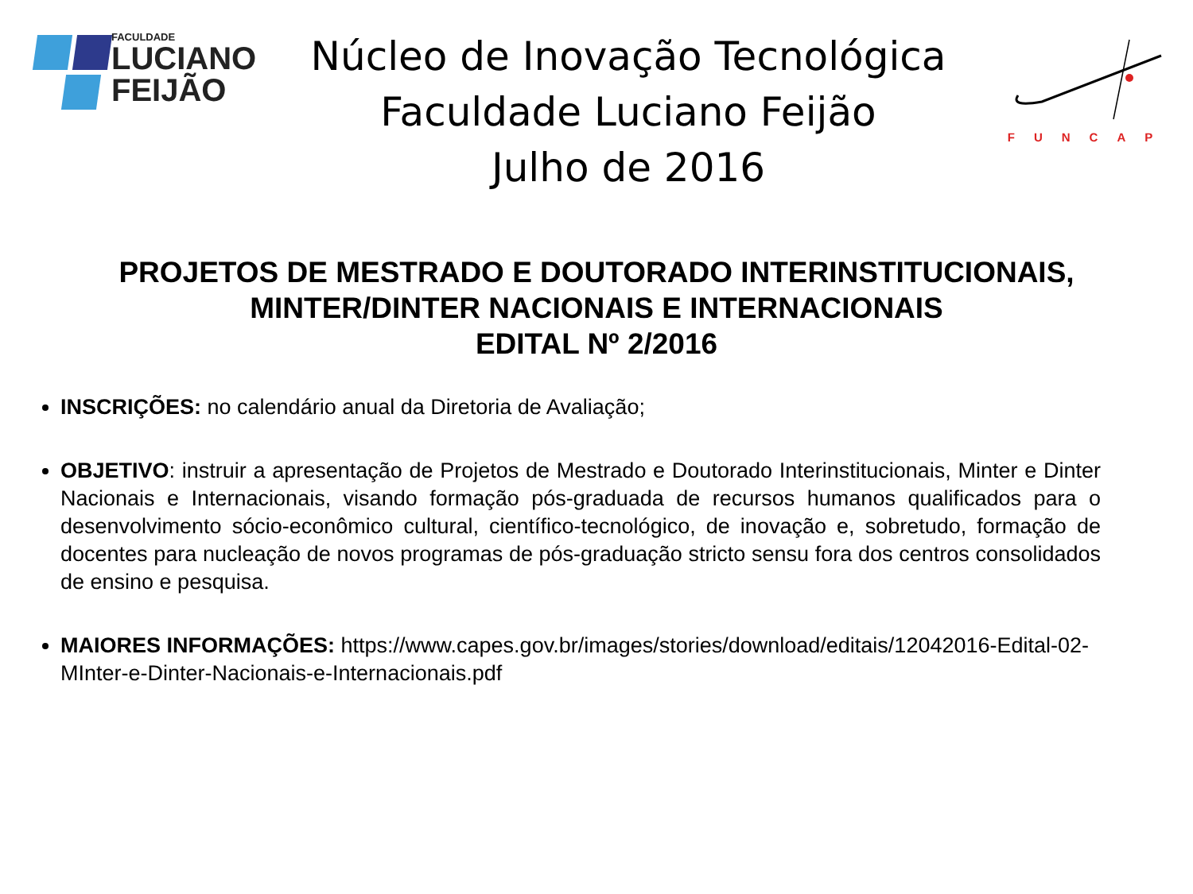FACULDADE
LUCIANO
FEIJÃO
Núcleo de Inovação Tecnológica
Faculdade Luciano Feijão
Julho de 2016
FUNCAP
PROJETOS DE MESTRADO E DOUTORADO INTERINSTITUCIONAIS,
MINTER/DINTER NACIONAIS E INTERNACIONAIS
EDITAL Nº 2/2016
INSCRIÇÕES: no calendário anual da Diretoria de Avaliação;
OBJETIVO: instruir a apresentação de Projetos de Mestrado e Doutorado Interinstitucionais, Minter e Dinter Nacionais e Internacionais, visando formação pós-graduada de recursos humanos qualificados para o desenvolvimento sócio-econômico cultural, científico-tecnológico, de inovação e, sobretudo, formação de docentes para nucleação de novos programas de pós-graduação stricto sensu fora dos centros consolidados de ensino e pesquisa.
MAIORES INFORMAÇÕES: https://www.capes.gov.br/images/stories/download/editais/12042016-Edital-02-MInter-e-Dinter-Nacionais-e-Internacionais.pdf